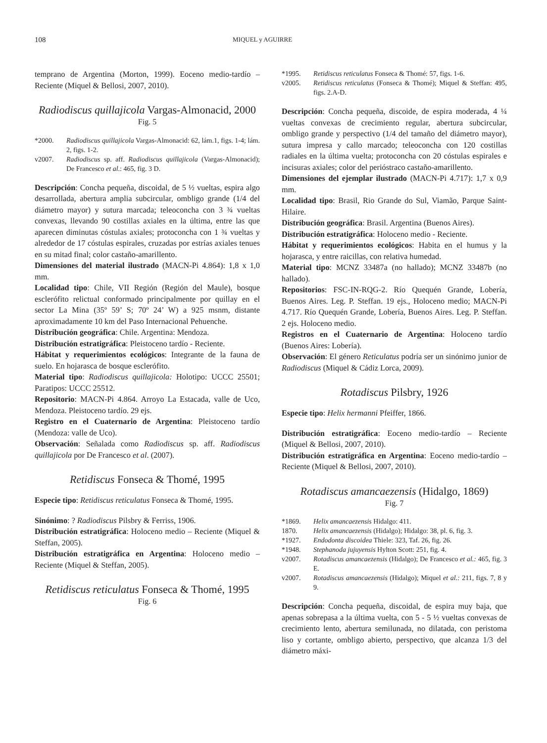108 MIQUEL y AGUIRRE
temprano de Argentina (Morton, 1999). Eoceno medio-tardío – Reciente (Miquel & Bellosi, 2007, 2010).
Radiodiscus quillajicola Vargas-Almonacid, 2000
Fig. 5
*2000. Radiodiscus quillajicola Vargas-Almonacid: 62, lám.1, figs. 1-4; lám. 2, figs. 1-2.
v2007. Radiodiscus sp. aff. Radiodiscus quillajicola (Vargas-Almonacid); De Francesco et al.: 465, fig. 3 D.
Descripción: Concha pequeña, discoidal, de 5 ½ vueltas, espira algo desarrollada, abertura amplia subcircular, ombligo grande (1/4 del diámetro mayor) y sutura marcada; teleoconcha con 3 ¾ vueltas convexas, llevando 90 costillas axiales en la última, entre las que aparecen diminutas cóstulas axiales; protoconcha con 1 ¾ vueltas y alrededor de 17 cóstulas espirales, cruzadas por estrías axiales tenues en su mitad final; color castaño-amarillento.
Dimensiones del material ilustrado (MACN-Pi 4.864): 1,8 x 1,0 mm.
Localidad tipo: Chile, VII Región (Región del Maule), bosque esclerófito relictual conformado principalmente por quillay en el sector La Mina (35º 59’ S; 70º 24’ W) a 925 msnm, distante aproximadamente 10 km del Paso Internacional Pehuenche.
Distribución geográfica: Chile. Argentina: Mendoza.
Distribución estratigráfica: Pleistoceno tardío - Reciente.
Hábitat y requerimientos ecológicos: Integrante de la fauna de suelo. En hojarasca de bosque esclerófito.
Material tipo: Radiodiscus quillajicola: Holotipo: UCCC 25501; Paratipos: UCCC 25512.
Repositorio: MACN-Pi 4.864. Arroyo La Estacada, valle de Uco, Mendoza. Pleistoceno tardío. 29 ejs.
Registro en el Cuaternario de Argentina: Pleistoceno tardío (Mendoza: valle de Uco).
Observación: Señalada como Radiodiscus sp. aff. Radiodiscus quillajicola por De Francesco et al. (2007).
Retidiscus Fonseca & Thomé, 1995
Especie tipo: Retidiscus reticulatus Fonseca & Thomé, 1995.
Sinónimo: ? Radiodiscus Pilsbry & Ferriss, 1906.
Distribución estratigráfica: Holoceno medio – Reciente (Miquel & Steffan, 2005).
Distribución estratigráfica en Argentina: Holoceno medio – Reciente (Miquel & Steffan, 2005).
Retidiscus reticulatus Fonseca & Thomé, 1995
Fig. 6
*1995. Retidiscus reticulatus Fonseca & Thomé: 57, figs. 1-6.
v2005. Retidiscus reticulatus (Fonseca & Thomé); Miquel & Steffan: 495, figs. 2.A-D.
Descripción: Concha pequeña, discoide, de espira moderada, 4 ¼ vueltas convexas de crecimiento regular, abertura subcircular, ombligo grande y perspectivo (1/4 del tamaño del diámetro mayor), sutura impresa y callo marcado; teleoconcha con 120 costillas radiales en la última vuelta; protoconcha con 20 cóstulas espirales e incisuras axiales; color del perióstraco castaño-amarillento.
Dimensiones del ejemplar ilustrado (MACN-Pi 4.717): 1,7 x 0,9 mm.
Localidad tipo: Brasil, Rio Grande do Sul, Viamão, Parque Saint-Hilaire.
Distribución geográfica: Brasil. Argentina (Buenos Aires).
Distribución estratigráfica: Holoceno medio - Reciente.
Hábitat y requerimientos ecológicos: Habita en el humus y la hojarasca, y entre raicillas, con relativa humedad.
Material tipo: MCNZ 33487a (no hallado); MCNZ 33487b (no hallado).
Repositorios: FSC-IN-RQG-2. Río Quequén Grande, Lobería, Buenos Aires. Leg. P. Steffan. 19 ejs., Holoceno medio; MACN-Pi 4.717. Río Quequén Grande, Lobería, Buenos Aires. Leg. P. Steffan. 2 ejs. Holoceno medio.
Registros en el Cuaternario de Argentina: Holoceno tardío (Buenos Aires: Lobería).
Observación: El género Reticulatus podría ser un sinónimo junior de Radiodiscus (Miquel & Cádiz Lorca, 2009).
Rotadiscus Pilsbry, 1926
Especie tipo: Helix hermanni Pfeiffer, 1866.
Distribución estratigráfica: Eoceno medio-tardío – Reciente (Miquel & Bellosi, 2007, 2010).
Distribución estratigráfica en Argentina: Eoceno medio-tardío – Reciente (Miquel & Bellosi, 2007, 2010).
Rotadiscus amancaezensis (Hidalgo, 1869)
Fig. 7
*1869. Helix amancaezensis Hidalgo: 411.
1870. Helix amancaezensis (Hidalgo); Hidalgo: 38, pl. 6, fig. 3.
*1927. Endodonta discoidea Thiele: 323, Taf. 26, fig. 26.
*1948. Stephanoda jujuyensis Hylton Scott: 251, fig. 4.
v2007. Rotadiscus amancaezensis (Hidalgo); De Francesco et al.: 465, fig. 3 E.
v2007. Rotadiscus amancaezensis (Hidalgo); Miquel et al.: 211, figs. 7, 8 y 9.
Descripción: Concha pequeña, discoidal, de espira muy baja, que apenas sobrepasa a la última vuelta, con 5 - 5 ½ vueltas convexas de crecimiento lento, abertura semilunada, no dilatada, con peristoma liso y cortante, ombligo abierto, perspectivo, que alcanza 1/3 del diámetro máxi-